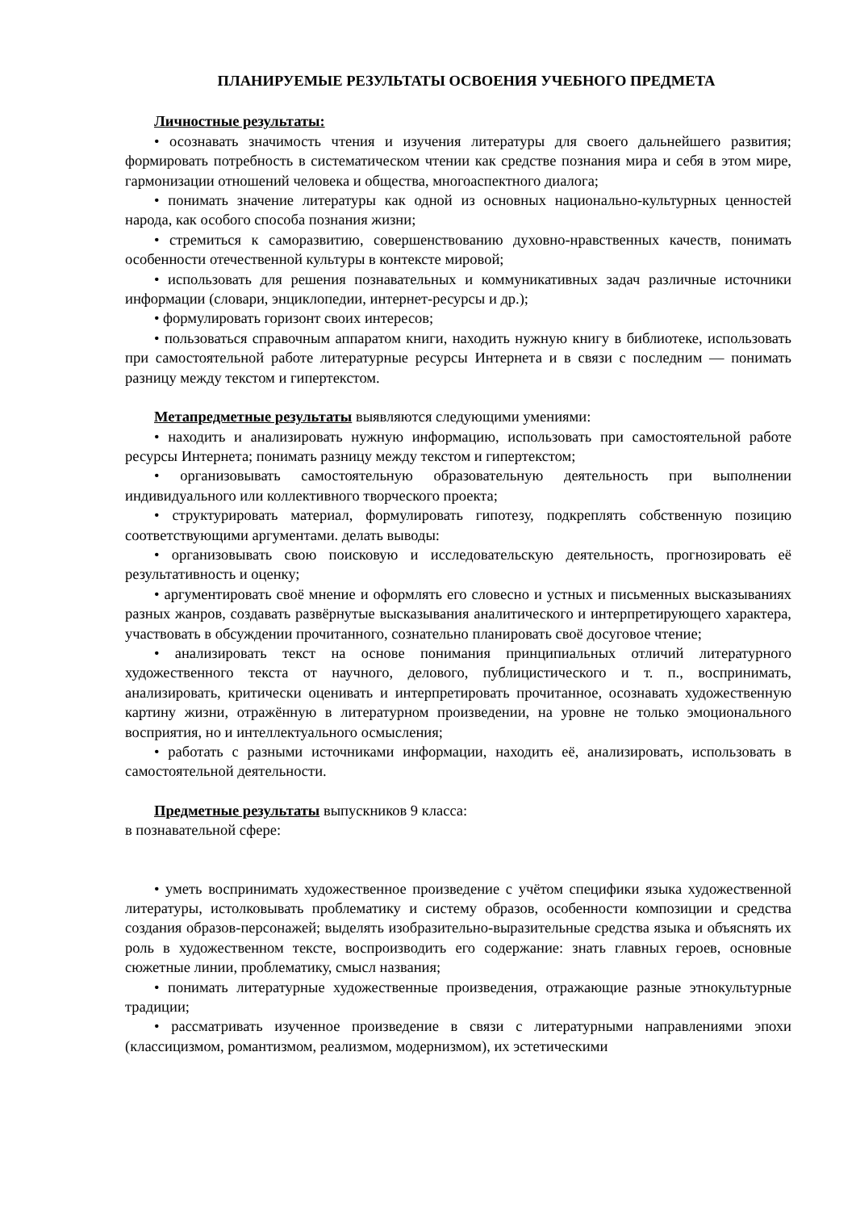ПЛАНИРУЕМЫЕ РЕЗУЛЬТАТЫ ОСВОЕНИЯ УЧЕБНОГО ПРЕДМЕТА
Личностные результаты:
• осознавать значимость чтения и изучения литературы для своего дальнейшего развития; формировать потребность в систематическом чтении как средстве познания мира и себя в этом мире, гармонизации отношений человека и общества, многоаспектного диалога;
• понимать значение литературы как одной из основных национально-культурных ценностей народа, как особого способа познания жизни;
• стремиться к саморазвитию, совершенствованию духовно-нравственных качеств, понимать особенности отечественной культуры в контексте мировой;
• использовать для решения познавательных и коммуникативных задач различные источники информации (словари, энциклопедии, интернет-ресурсы и др.);
• формулировать горизонт своих интересов;
• пользоваться справочным аппаратом книги, находить нужную книгу в библиотеке, использовать при самостоятельной работе литературные ресурсы Интернета и в связи с последним — понимать разницу между текстом и гипертекстом.
Метапредметные результаты выявляются следующими умениями:
• находить и анализировать нужную информацию, использовать при самостоятельной работе ресурсы Интернета; понимать разницу между текстом и гипертекстом;
• организовывать самостоятельную образовательную деятельность при выполнении индивидуального или коллективного творческого проекта;
• структурировать материал, формулировать гипотезу, подкреплять собственную позицию соответствующими аргументами. делать выводы:
• организовывать свою поисковую и исследовательскую деятельность, прогнозировать её результативность и оценку;
• аргументировать своё мнение и оформлять его словесно и устных и письменных высказываниях разных жанров, создавать развёрнутые высказывания аналитического и интерпретирующего характера, участвовать в обсуждении прочитанного, сознательно планировать своё досуговое чтение;
• анализировать текст на основе понимания принципиальных отличий литературного художественного текста от научного, делового, публицистического и т. п., воспринимать, анализировать, критически оценивать и интерпретировать прочитанное, осознавать художественную картину жизни, отражённую в литературном произведении, на уровне не только эмоционального восприятия, но и интеллектуального осмысления;
• работать с разными источниками информации, находить её, анализировать, использовать в самостоятельной деятельности.
Предметные результаты выпускников 9 класса:
в познавательной сфере:
• уметь воспринимать художественное произведение с учётом специфики языка художественной литературы, истолковывать проблематику и систему образов, особенности композиции и средства создания образов-персонажей; выделять изобразительно-выразительные средства языка и объяснять их роль в художественном тексте, воспроизводить его содержание: знать главных героев, основные сюжетные линии, проблематику, смысл названия;
• понимать литературные художественные произведения, отражающие разные этнокультурные традиции;
• рассматривать изученное произведение в связи с литературными направлениями эпохи (классицизмом, романтизмом, реализмом, модернизмом), их эстетическими